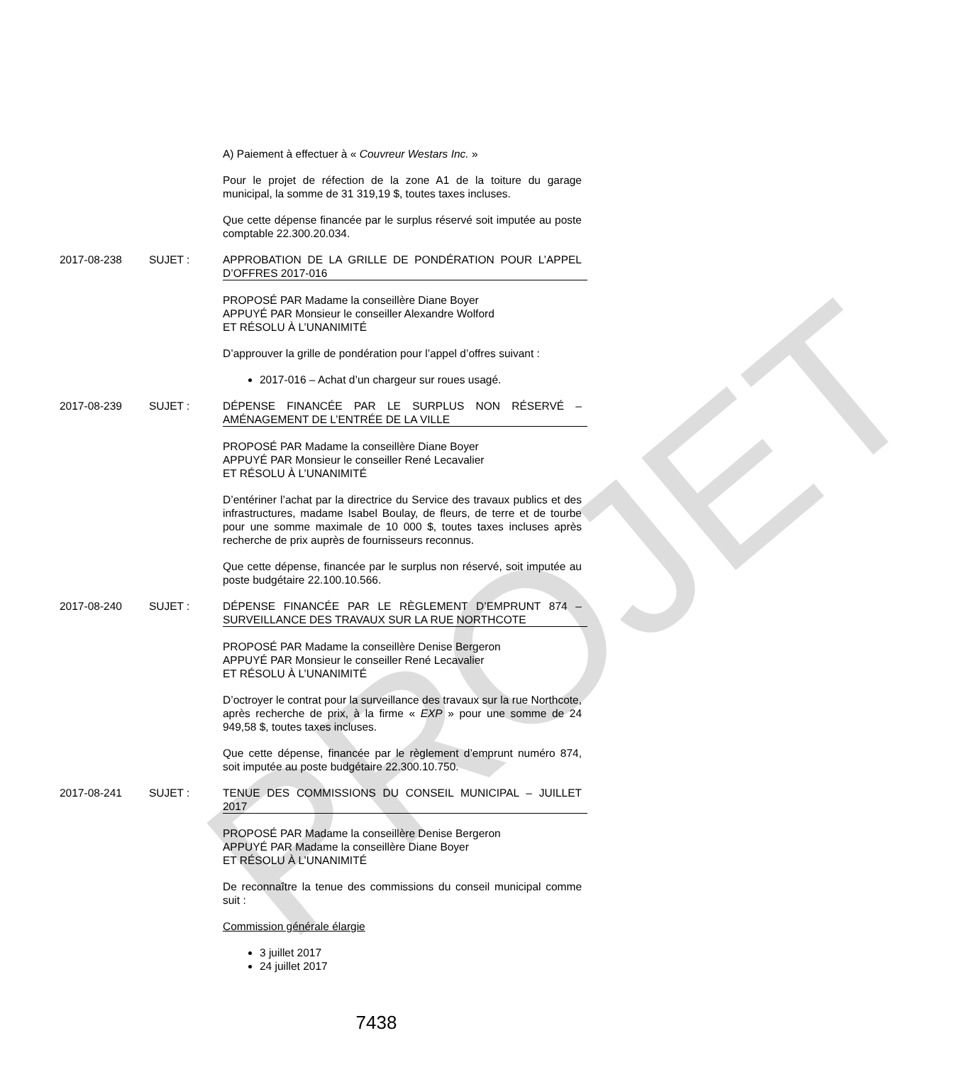PROJET
A) Paiement à effectuer à « Couvreur Westars Inc. »
Pour le projet de réfection de la zone A1 de la toiture du garage municipal, la somme de 31 319,19 $, toutes taxes incluses.
Que cette dépense financée par le surplus réservé soit imputée au poste comptable 22.300.20.034.
2017-08-238 SUJET : APPROBATION DE LA GRILLE DE PONDÉRATION POUR L’APPEL D’OFFRES 2017-016
PROPOSÉ PAR Madame la conseillère Diane Boyer
APPUYÉ PAR Monsieur le conseiller Alexandre Wolford
ET RÉSOLU À L’UNANIMITÉ
D’approuver la grille de pondération pour l’appel d’offres suivant :
2017-016 – Achat d’un chargeur sur roues usagé.
2017-08-239 SUJET : DÉPENSE FINANCÉE PAR LE SURPLUS NON RÉSERVÉ – AMÉNAGEMENT DE L’ENTRÉE DE LA VILLE
PROPOSÉ PAR Madame la conseillère Diane Boyer
APPUYÉ PAR Monsieur le conseiller René Lecavalier
ET RÉSOLU À L’UNANIMITÉ
D’entériner l’achat par la directrice du Service des travaux publics et des infrastructures, madame Isabel Boulay, de fleurs, de terre et de tourbe pour une somme maximale de 10 000 $, toutes taxes incluses après recherche de prix auprès de fournisseurs reconnus.
Que cette dépense, financée par le surplus non réservé, soit imputée au poste budgétaire 22.100.10.566.
2017-08-240 SUJET : DÉPENSE FINANCÉE PAR LE RÈGLEMENT D’EMPRUNT 874 – SURVEILLANCE DES TRAVAUX SUR LA RUE NORTHCOTE
PROPOSÉ PAR Madame la conseillère Denise Bergeron
APPUYÉ PAR Monsieur le conseiller René Lecavalier
ET RÉSOLU À L’UNANIMITÉ
D’octroyer le contrat pour la surveillance des travaux sur la rue Northcote, après recherche de prix, à la firme « EXP » pour une somme de 24 949,58 $, toutes taxes incluses.
Que cette dépense, financée par le règlement d’emprunt numéro 874, soit imputée au poste budgétaire 22.300.10.750.
2017-08-241 SUJET : TENUE DES COMMISSIONS DU CONSEIL MUNICIPAL – JUILLET 2017
PROPOSÉ PAR Madame la conseillère Denise Bergeron
APPUYÉ PAR Madame la conseillère Diane Boyer
ET RÉSOLU À L’UNANIMITÉ
De reconnaître la tenue des commissions du conseil municipal comme suit :
Commission générale élargie
3 juillet 2017
24 juillet 2017
7438